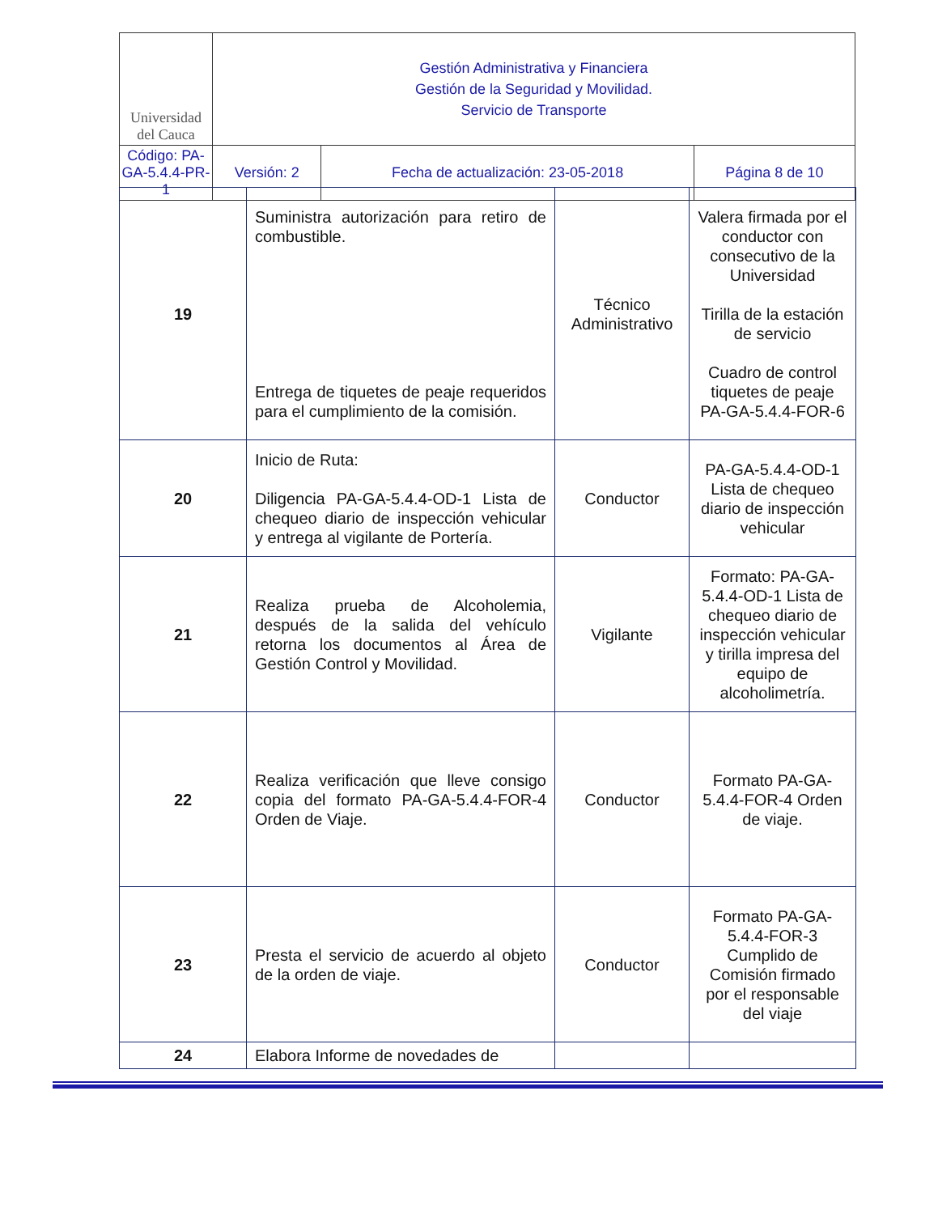| Universidad del Cauca | Gestión Administrativa y Financiera Gestión de la Seguridad y Movilidad. Servicio de Transporte | | |
| Código: PA-GA-5.4.4-PR-1 | Versión: 2 | Fecha de actualización: 23-05-2018 | Página 8 de 10 |
| 19 | Suministra autorización para retiro de combustible. Entrega de tiquetes de peaje requeridos para el cumplimiento de la comisión. | Técnico Administrativo | Valera firmada por el conductor con consecutivo de la Universidad Tirilla de la estación de servicio Cuadro de control tiquetes de peaje PA-GA-5.4.4-FOR-6 |
| 20 | Inicio de Ruta: Diligencia PA-GA-5.4.4-OD-1 Lista de chequeo diario de inspección vehicular y entrega al vigilante de Portería. | Conductor | PA-GA-5.4.4-OD-1 Lista de chequeo diario de inspección vehicular |
| 21 | Realiza prueba de Alcoholemia, después de la salida del vehículo retorna los documentos al Área de Gestión Control y Movilidad. | Vigilante | Formato: PA-GA-5.4.4-OD-1 Lista de chequeo diario de inspección vehicular y tirilla impresa del equipo de alcoholimetría. |
| 22 | Realiza verificación que lleve consigo copia del formato PA-GA-5.4.4-FOR-4 Orden de Viaje. | Conductor | Formato PA-GA-5.4.4-FOR-4 Orden de viaje. |
| 23 | Presta el servicio de acuerdo al objeto de la orden de viaje. | Conductor | Formato PA-GA-5.4.4-FOR-3 Cumplido de Comisión firmado por el responsable del viaje |
| 24 | Elabora Informe de novedades de | | |